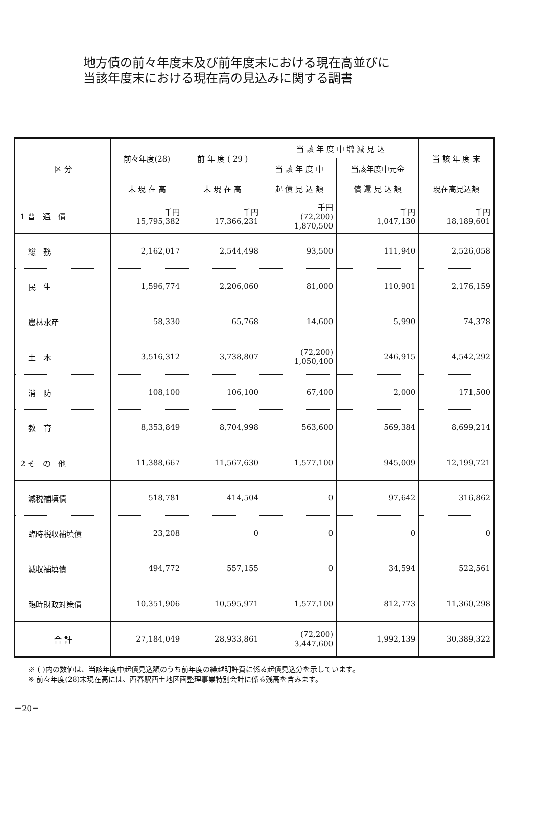地方債の前々年度末及び前年度末における現在高並びに
当該年度末における現在高の見込みに関する調書
| 区 分 | 前々年度(28) | 前 年 度 ( 29 ) | 当 該 年 度 中 増 減 見 込 | | 当 該 年 度 末 |
| --- | --- | --- | --- | --- | --- |
| | | | 当 該 年 度 中 | 当該年度中元金 | |
| | 末 現 在 高 | 末 現 在 高 | 起 債 見 込 額 | 償 還 見 込 額 | 現在高見込額 |
| 1 普 通 債 | 千円 15,795,382 | 千円 17,366,231 | 千円 (72,200) 1,870,500 | 千円 1,047,130 | 千円 18,189,601 |
| 総 務 | 2,162,017 | 2,544,498 | 93,500 | 111,940 | 2,526,058 |
| 民 生 | 1,596,774 | 2,206,060 | 81,000 | 110,901 | 2,176,159 |
| 農林水産 | 58,330 | 65,768 | 14,600 | 5,990 | 74,378 |
| 土 木 | 3,516,312 | 3,738,807 | (72,200) 1,050,400 | 246,915 | 4,542,292 |
| 消 防 | 108,100 | 106,100 | 67,400 | 2,000 | 171,500 |
| 教 育 | 8,353,849 | 8,704,998 | 563,600 | 569,384 | 8,699,214 |
| 2 そ の 他 | 11,388,667 | 11,567,630 | 1,577,100 | 945,009 | 12,199,721 |
| 減税補填債 | 518,781 | 414,504 | 0 | 97,642 | 316,862 |
| 臨時税収補填債 | 23,208 | 0 | 0 | 0 | 0 |
| 減収補填債 | 494,772 | 557,155 | 0 | 34,594 | 522,561 |
| 臨時財政対策債 | 10,351,906 | 10,595,971 | 1,577,100 | 812,773 | 11,360,298 |
| 合 計 | 27,184,049 | 28,933,861 | (72,200) 3,447,600 | 1,992,139 | 30,389,322 |
※ ( )内の数値は、当該年度中起債見込額のうち前年度の繰越明許費に係る起債見込分を示しています。
※ 前々年度(28)末現在高には、西春駅西土地区画整理事業特別会計に係る残高を含みます。
－20－